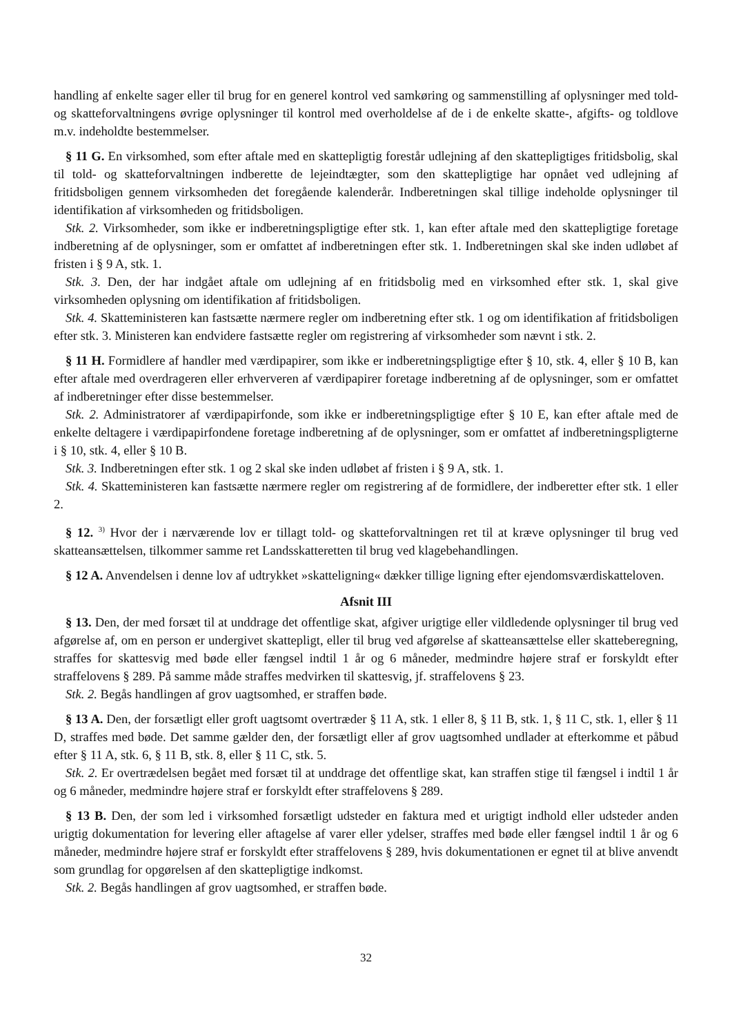handling af enkelte sager eller til brug for en generel kontrol ved samkøring og sammenstilling af oplysninger med told- og skatteforvaltningens øvrige oplysninger til kontrol med overholdelse af de i de enkelte skatte-, afgifts- og toldlove m.v. indeholdte bestemmelser.
§ 11 G. En virksomhed, som efter aftale med en skattepligtig forestår udlejning af den skattepligtiges fritidsbolig, skal til told- og skatteforvaltningen indberette de lejeindtægter, som den skattepligtige har opnået ved udlejning af fritidsboligen gennem virksomheden det foregående kalenderår. Indberetningen skal tillige indeholde oplysninger til identifikation af virksomheden og fritidsboligen.
Stk. 2. Virksomheder, som ikke er indberetningspligtige efter stk. 1, kan efter aftale med den skattepligtige foretage indberetning af de oplysninger, som er omfattet af indberetningen efter stk. 1. Indberetningen skal ske inden udløbet af fristen i § 9 A, stk. 1.
Stk. 3. Den, der har indgået aftale om udlejning af en fritidsbolig med en virksomhed efter stk. 1, skal give virksomheden oplysning om identifikation af fritidsboligen.
Stk. 4. Skatteministeren kan fastsætte nærmere regler om indberetning efter stk. 1 og om identifikation af fritidsboligen efter stk. 3. Ministeren kan endvidere fastsætte regler om registrering af virksomheder som nævnt i stk. 2.
§ 11 H. Formidlere af handler med værdipapirer, som ikke er indberetningspligtige efter § 10, stk. 4, eller § 10 B, kan efter aftale med overdrageren eller erhververen af værdipapirer foretage indberetning af de oplysninger, som er omfattet af indberetninger efter disse bestemmelser.
Stk. 2. Administratorer af værdipapirfonde, som ikke er indberetningspligtige efter § 10 E, kan efter aftale med de enkelte deltagere i værdipapirfondene foretage indberetning af de oplysninger, som er omfattet af indberetningspligterne i § 10, stk. 4, eller § 10 B.
Stk. 3. Indberetningen efter stk. 1 og 2 skal ske inden udløbet af fristen i § 9 A, stk. 1.
Stk. 4. Skatteministeren kan fastsætte nærmere regler om registrering af de formidlere, der indberetter efter stk. 1 eller 2.
§ 12. <sup>3)</sup> Hvor der i nærværende lov er tillagt told- og skatteforvaltningen ret til at kræve oplysninger til brug ved skatteansættelsen, tilkommer samme ret Landsskatteretten til brug ved klagebehandlingen.
§ 12 A. Anvendelsen i denne lov af udtrykket »skatteligning« dækker tillige ligning efter ejendomsværdiskatteloven.
Afsnit III
§ 13. Den, der med forsæt til at unddrage det offentlige skat, afgiver urigtige eller vildledende oplysninger til brug ved afgørelse af, om en person er undergivet skattepligt, eller til brug ved afgørelse af skatteansættelse eller skatteberegning, straffes for skattesvig med bøde eller fængsel indtil 1 år og 6 måneder, medmindre højere straf er forskyldt efter straffelovens § 289. På samme måde straffes medvirken til skattesvig, jf. straffelovens § 23.
Stk. 2. Begås handlingen af grov uagtsomhed, er straffen bøde.
§ 13 A. Den, der forsætligt eller groft uagtsomt overtræder § 11 A, stk. 1 eller 8, § 11 B, stk. 1, § 11 C, stk. 1, eller § 11 D, straffes med bøde. Det samme gælder den, der forsætligt eller af grov uagtsomhed undlader at efterkomme et påbud efter § 11 A, stk. 6, § 11 B, stk. 8, eller § 11 C, stk. 5.
Stk. 2. Er overtrædelsen begået med forsæt til at unddrage det offentlige skat, kan straffen stige til fængsel i indtil 1 år og 6 måneder, medmindre højere straf er forskyldt efter straffelovens § 289.
§ 13 B. Den, der som led i virksomhed forsætligt udsteder en faktura med et urigtigt indhold eller udsteder anden urigtig dokumentation for levering eller aftagelse af varer eller ydelser, straffes med bøde eller fængsel indtil 1 år og 6 måneder, medmindre højere straf er forskyldt efter straffelovens § 289, hvis dokumentationen er egnet til at blive anvendt som grundlag for opgørelsen af den skattepligtige indkomst.
Stk. 2. Begås handlingen af grov uagtsomhed, er straffen bøde.
32